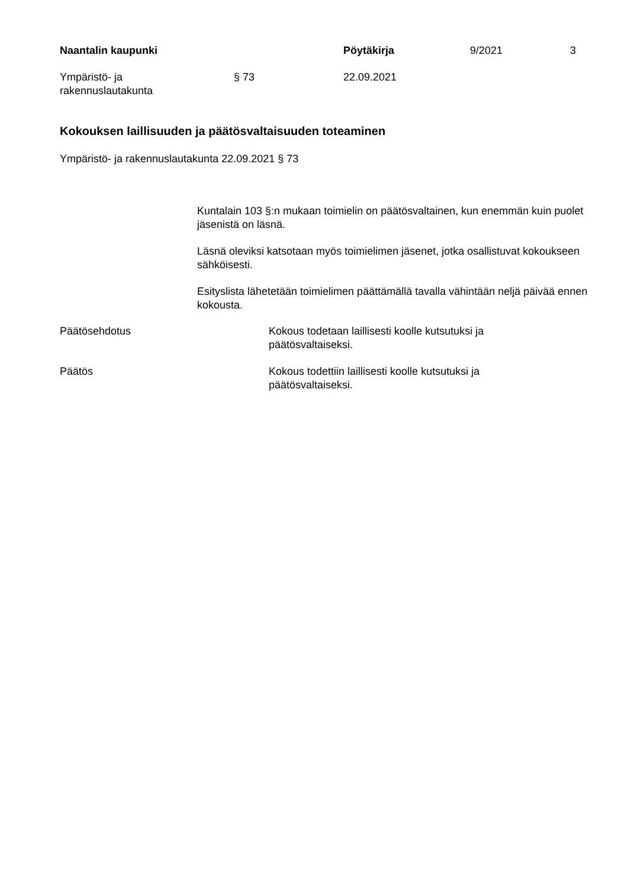Naantalin kaupunki Pöytäkirja 9/2021 3
Ympäristö- ja
rakennuslautakunta
§ 73 22.09.2021
Kokouksen laillisuuden ja päätösvaltaisuuden toteaminen
Ympäristö- ja rakennuslautakunta 22.09.2021 § 73
Kuntalain 103 §:n mukaan toimielin on päätösvaltainen, kun enemmän kuin puolet jäsenistä on läsnä.
Läsnä oleviksi katsotaan myös toimielimen jäsenet, jotka osallistuvat kokoukseen sähköisesti.
Esityslista lähetetään toimielimen päättämällä tavalla vähintään neljä päivää ennen kokousta.
Päätösehdotus
Kokous todetaan laillisesti koolle kutsutuksi ja päätösvaltaiseksi.
Päätös
Kokous todettiin laillisesti koolle kutsutuksi ja päätösvaltaiseksi.